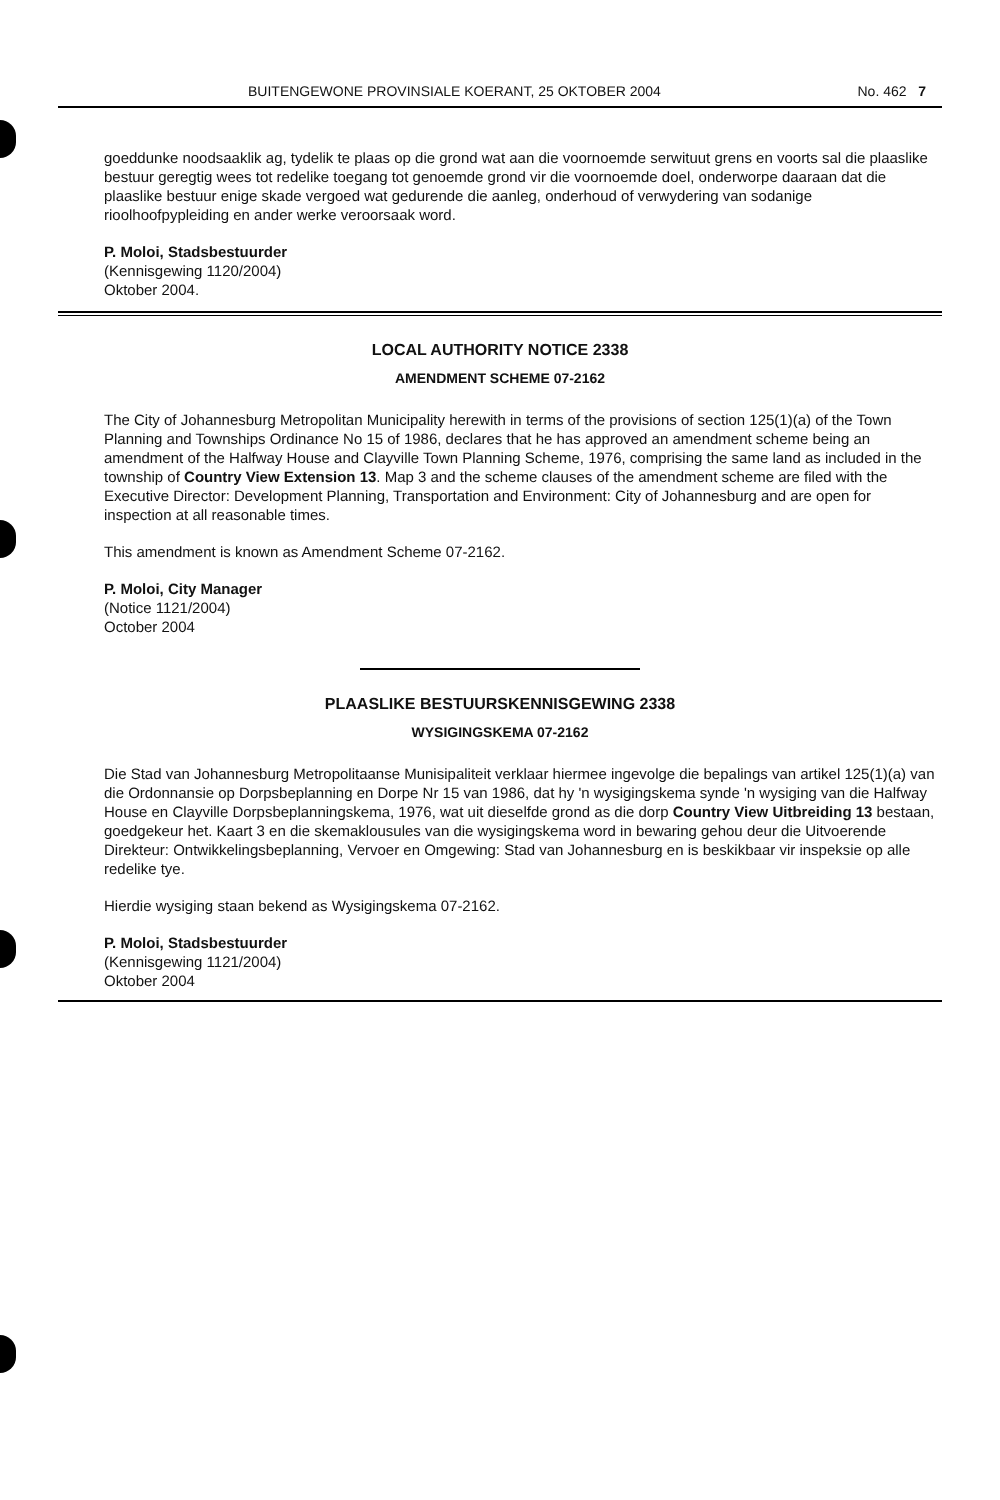BUITENGEWONE PROVINSIALE KOERANT, 25 OKTOBER 2004 No. 462 7
goeddunke noodsaaklik ag, tydelik te plaas op die grond wat aan die voornoemde serwituut grens en voorts sal die plaaslike bestuur geregtig wees tot redelike toegang tot genoemde grond vir die voornoemde doel, onderworpe daaraan dat die plaaslike bestuur enige skade vergoed wat gedurende die aanleg, onderhoud of verwydering van sodanige rioolhoofpypleiding en ander werke veroorsaak word.
P. Moloi, Stadsbestuurder
(Kennisgewing 1120/2004)
Oktober 2004.
LOCAL AUTHORITY NOTICE 2338
AMENDMENT SCHEME 07-2162
The City of Johannesburg Metropolitan Municipality herewith in terms of the provisions of section 125(1)(a) of the Town Planning and Townships Ordinance No 15 of 1986, declares that he has approved an amendment scheme being an amendment of the Halfway House and Clayville Town Planning Scheme, 1976, comprising the same land as included in the township of Country View Extension 13. Map 3 and the scheme clauses of the amendment scheme are filed with the Executive Director: Development Planning, Transportation and Environment: City of Johannesburg and are open for inspection at all reasonable times.
This amendment is known as Amendment Scheme 07-2162.
P. Moloi, City Manager
(Notice 1121/2004)
October 2004
PLAASLIKE BESTUURSKENNISGEWING 2338
WYSIGINGSKEMA 07-2162
Die Stad van Johannesburg Metropolitaanse Munisipaliteit verklaar hiermee ingevolge die bepalings van artikel 125(1)(a) van die Ordonnansie op Dorpsbeplanning en Dorpe Nr 15 van 1986, dat hy 'n wysigingskema synde 'n wysiging van die Halfway House en Clayville Dorpsbeplanningskema, 1976, wat uit dieselfde grond as die dorp Country View Uitbreiding 13 bestaan, goedgekeur het. Kaart 3 en die skemaklousules van die wysigingskema word in bewaring gehou deur die Uitvoerende Direkteur: Ontwikkelingsbeplanning, Vervoer en Omgewing: Stad van Johannesburg en is beskikbaar vir inspeksie op alle redelike tye.
Hierdie wysiging staan bekend as Wysigingskema 07-2162.
P. Moloi, Stadsbestuurder
(Kennisgewing 1121/2004)
Oktober 2004